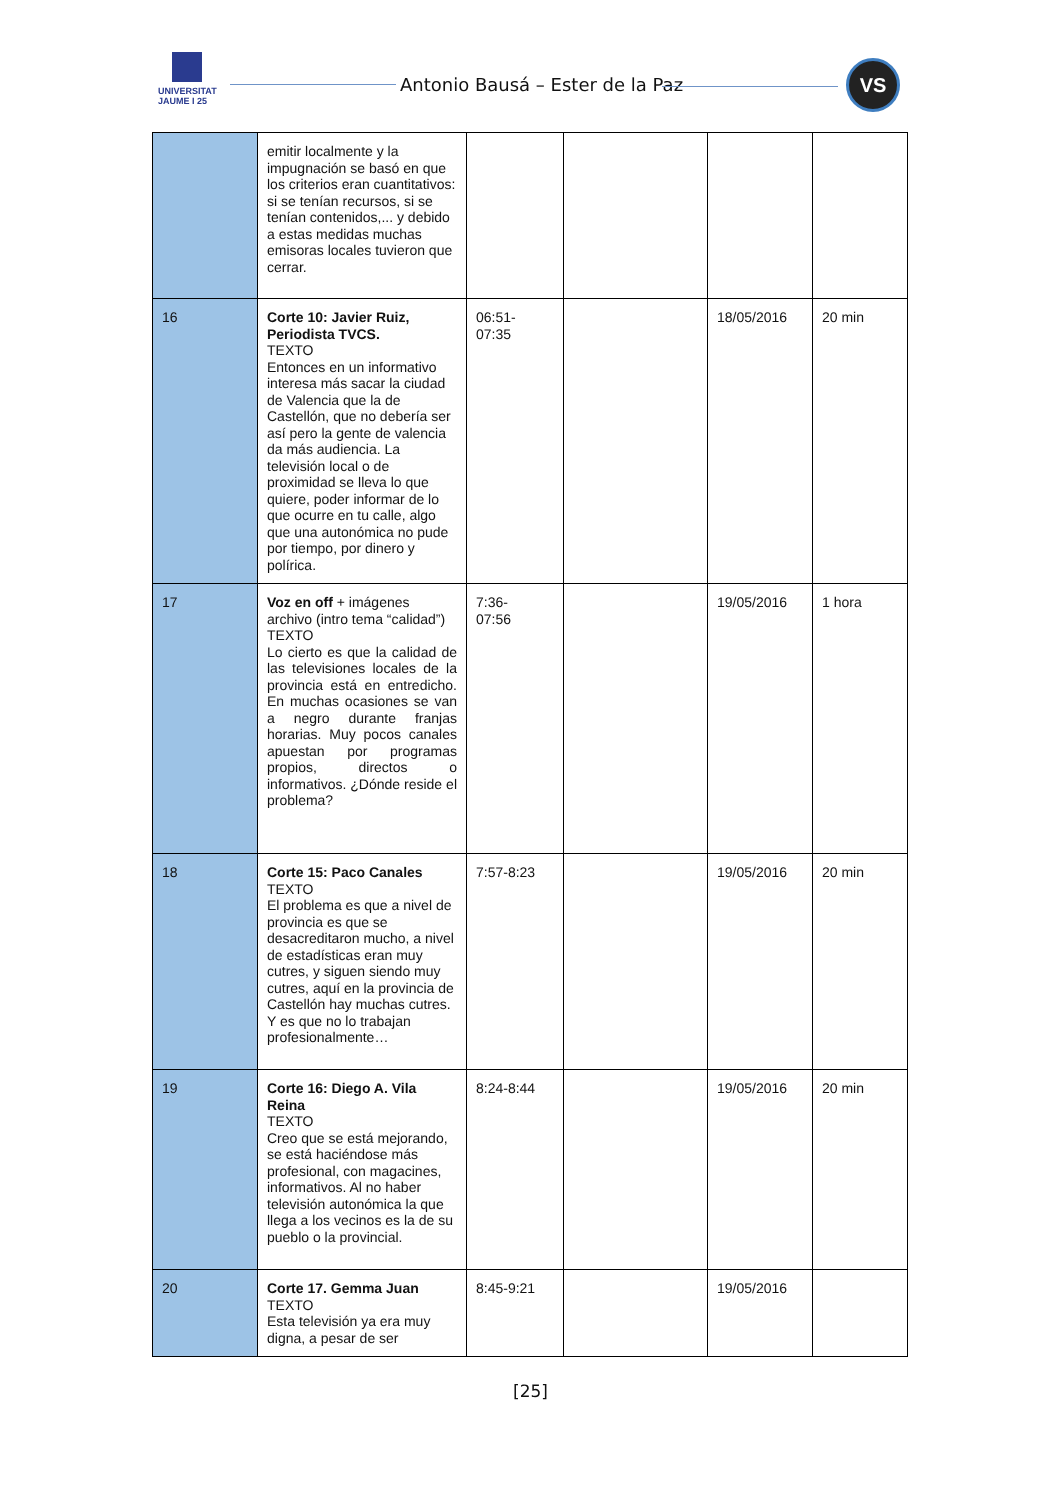UNIVERSITAT JAUME I 25
Antonio Bausá – Ester de la Paz
VS
| | emitir localmente y la impugnación se basó en que los criterios eran cuantitativos: si se tenían recursos, si se tenían contenidos,... y debido a estas medidas muchas emisoras locales tuvieron que cerrar. | | | | |
| 16 | Corte 10: Javier Ruiz, Periodista TVCS. TEXTO Entonces en un informativo interesa más sacar la ciudad de Valencia que la de Castellón, que no debería ser así pero la gente de valencia da más audiencia. La televisión local o de proximidad se lleva lo que quiere, poder informar de lo que ocurre en tu calle, algo que una autonómica no pude por tiempo, por dinero y polírica. | 06:51- 07:35 | | 18/05/2016 | 20 min |
| 17 | Voz en off + imágenes archivo (intro tema “calidad”) TEXTO Lo cierto es que la calidad de las televisiones locales de la provincia está en entredicho. En muchas ocasiones se van a negro durante franjas horarias. Muy pocos canales apuestan por programas propios, directos o informativos. ¿Dónde reside el problema? | 7:36- 07:56 | | 19/05/2016 | 1 hora |
| 18 | Corte 15: Paco Canales TEXTO El problema es que a nivel de provincia es que se desacreditaron mucho, a nivel de estadísticas eran muy cutres, y siguen siendo muy cutres, aquí en la provincia de Castellón hay muchas cutres. Y es que no lo trabajan profesionalmente… | 7:57-8:23 | | 19/05/2016 | 20 min |
| 19 | Corte 16: Diego A. Vila Reina TEXTO Creo que se está mejorando, se está haciéndose más profesional, con magacines, informativos. Al no haber televisión autonómica la que llega a los vecinos es la de su pueblo o la provincial. | 8:24-8:44 | | 19/05/2016 | 20 min |
| 20 | Corte 17. Gemma Juan TEXTO Esta televisión ya era muy digna, a pesar de ser | 8:45-9:21 | | 19/05/2016 | |
[25]